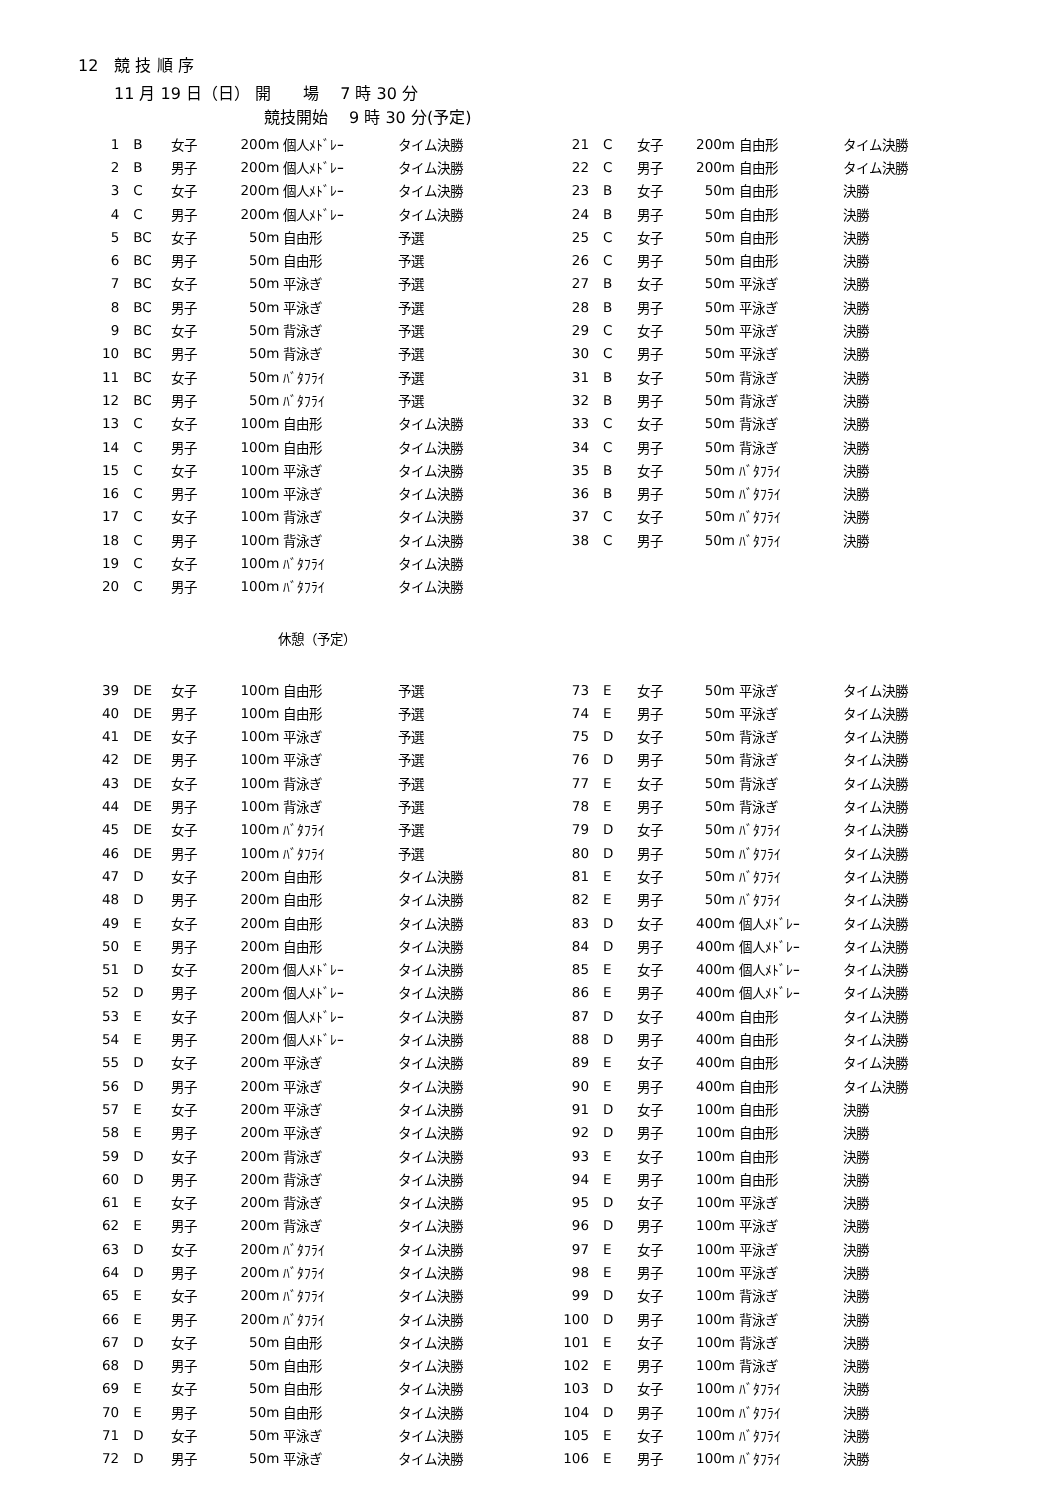12　競 技 順 序
11 月 19 日（日） 開　　場　 7 時 30 分
競技開始　 9 時 30 分(予定)
| 1 | B | 女子 | 200m | 個人ﾒﾄﾞﾚｰ | タイム決勝 |
| 2 | B | 男子 | 200m | 個人ﾒﾄﾞﾚｰ | タイム決勝 |
| 3 | C | 女子 | 200m | 個人ﾒﾄﾞﾚｰ | タイム決勝 |
| 4 | C | 男子 | 200m | 個人ﾒﾄﾞﾚｰ | タイム決勝 |
| 5 | BC | 女子 | 50m | 自由形 | 予選 |
| 6 | BC | 男子 | 50m | 自由形 | 予選 |
| 7 | BC | 女子 | 50m | 平泳ぎ | 予選 |
| 8 | BC | 男子 | 50m | 平泳ぎ | 予選 |
| 9 | BC | 女子 | 50m | 背泳ぎ | 予選 |
| 10 | BC | 男子 | 50m | 背泳ぎ | 予選 |
| 11 | BC | 女子 | 50m | ﾊﾞﾀﾌﾗｲ | 予選 |
| 12 | BC | 男子 | 50m | ﾊﾞﾀﾌﾗｲ | 予選 |
| 13 | C | 女子 | 100m | 自由形 | タイム決勝 |
| 14 | C | 男子 | 100m | 自由形 | タイム決勝 |
| 15 | C | 女子 | 100m | 平泳ぎ | タイム決勝 |
| 16 | C | 男子 | 100m | 平泳ぎ | タイム決勝 |
| 17 | C | 女子 | 100m | 背泳ぎ | タイム決勝 |
| 18 | C | 男子 | 100m | 背泳ぎ | タイム決勝 |
| 19 | C | 女子 | 100m | ﾊﾞﾀﾌﾗｲ | タイム決勝 |
| 20 | C | 男子 | 100m | ﾊﾞﾀﾌﾗｲ | タイム決勝 |
| 21 | C | 女子 | 200m | 自由形 | タイム決勝 |
| 22 | C | 男子 | 200m | 自由形 | タイム決勝 |
| 23 | B | 女子 | 50m | 自由形 | 決勝 |
| 24 | B | 男子 | 50m | 自由形 | 決勝 |
| 25 | C | 女子 | 50m | 自由形 | 決勝 |
| 26 | C | 男子 | 50m | 自由形 | 決勝 |
| 27 | B | 女子 | 50m | 平泳ぎ | 決勝 |
| 28 | B | 男子 | 50m | 平泳ぎ | 決勝 |
| 29 | C | 女子 | 50m | 平泳ぎ | 決勝 |
| 30 | C | 男子 | 50m | 平泳ぎ | 決勝 |
| 31 | B | 女子 | 50m | 背泳ぎ | 決勝 |
| 32 | B | 男子 | 50m | 背泳ぎ | 決勝 |
| 33 | C | 女子 | 50m | 背泳ぎ | 決勝 |
| 34 | C | 男子 | 50m | 背泳ぎ | 決勝 |
| 35 | B | 女子 | 50m | ﾊﾞﾀﾌﾗｲ | 決勝 |
| 36 | B | 男子 | 50m | ﾊﾞﾀﾌﾗｲ | 決勝 |
| 37 | C | 女子 | 50m | ﾊﾞﾀﾌﾗｲ | 決勝 |
| 38 | C | 男子 | 50m | ﾊﾞﾀﾌﾗｲ | 決勝 |
休憩（予定）
| 39 | DE | 女子 | 100m | 自由形 | 予選 |
| 40 | DE | 男子 | 100m | 自由形 | 予選 |
| 41 | DE | 女子 | 100m | 平泳ぎ | 予選 |
| 42 | DE | 男子 | 100m | 平泳ぎ | 予選 |
| 43 | DE | 女子 | 100m | 背泳ぎ | 予選 |
| 44 | DE | 男子 | 100m | 背泳ぎ | 予選 |
| 45 | DE | 女子 | 100m | ﾊﾞﾀﾌﾗｲ | 予選 |
| 46 | DE | 男子 | 100m | ﾊﾞﾀﾌﾗｲ | 予選 |
| 47 | D | 女子 | 200m | 自由形 | タイム決勝 |
| 48 | D | 男子 | 200m | 自由形 | タイム決勝 |
| 49 | E | 女子 | 200m | 自由形 | タイム決勝 |
| 50 | E | 男子 | 200m | 自由形 | タイム決勝 |
| 51 | D | 女子 | 200m | 個人ﾒﾄﾞﾚｰ | タイム決勝 |
| 52 | D | 男子 | 200m | 個人ﾒﾄﾞﾚｰ | タイム決勝 |
| 53 | E | 女子 | 200m | 個人ﾒﾄﾞﾚｰ | タイム決勝 |
| 54 | E | 男子 | 200m | 個人ﾒﾄﾞﾚｰ | タイム決勝 |
| 55 | D | 女子 | 200m | 平泳ぎ | タイム決勝 |
| 56 | D | 男子 | 200m | 平泳ぎ | タイム決勝 |
| 57 | E | 女子 | 200m | 平泳ぎ | タイム決勝 |
| 58 | E | 男子 | 200m | 平泳ぎ | タイム決勝 |
| 59 | D | 女子 | 200m | 背泳ぎ | タイム決勝 |
| 60 | D | 男子 | 200m | 背泳ぎ | タイム決勝 |
| 61 | E | 女子 | 200m | 背泳ぎ | タイム決勝 |
| 62 | E | 男子 | 200m | 背泳ぎ | タイム決勝 |
| 63 | D | 女子 | 200m | ﾊﾞﾀﾌﾗｲ | タイム決勝 |
| 64 | D | 男子 | 200m | ﾊﾞﾀﾌﾗｲ | タイム決勝 |
| 65 | E | 女子 | 200m | ﾊﾞﾀﾌﾗｲ | タイム決勝 |
| 66 | E | 男子 | 200m | ﾊﾞﾀﾌﾗｲ | タイム決勝 |
| 67 | D | 女子 | 50m | 自由形 | タイム決勝 |
| 68 | D | 男子 | 50m | 自由形 | タイム決勝 |
| 69 | E | 女子 | 50m | 自由形 | タイム決勝 |
| 70 | E | 男子 | 50m | 自由形 | タイム決勝 |
| 71 | D | 女子 | 50m | 平泳ぎ | タイム決勝 |
| 72 | D | 男子 | 50m | 平泳ぎ | タイム決勝 |
| 73 | E | 女子 | 50m | 平泳ぎ | タイム決勝 |
| 74 | E | 男子 | 50m | 平泳ぎ | タイム決勝 |
| 75 | D | 女子 | 50m | 背泳ぎ | タイム決勝 |
| 76 | D | 男子 | 50m | 背泳ぎ | タイム決勝 |
| 77 | E | 女子 | 50m | 背泳ぎ | タイム決勝 |
| 78 | E | 男子 | 50m | 背泳ぎ | タイム決勝 |
| 79 | D | 女子 | 50m | ﾊﾞﾀﾌﾗｲ | タイム決勝 |
| 80 | D | 男子 | 50m | ﾊﾞﾀﾌﾗｲ | タイム決勝 |
| 81 | E | 女子 | 50m | ﾊﾞﾀﾌﾗｲ | タイム決勝 |
| 82 | E | 男子 | 50m | ﾊﾞﾀﾌﾗｲ | タイム決勝 |
| 83 | D | 女子 | 400m | 個人ﾒﾄﾞﾚｰ | タイム決勝 |
| 84 | D | 男子 | 400m | 個人ﾒﾄﾞﾚｰ | タイム決勝 |
| 85 | E | 女子 | 400m | 個人ﾒﾄﾞﾚｰ | タイム決勝 |
| 86 | E | 男子 | 400m | 個人ﾒﾄﾞﾚｰ | タイム決勝 |
| 87 | D | 女子 | 400m | 自由形 | タイム決勝 |
| 88 | D | 男子 | 400m | 自由形 | タイム決勝 |
| 89 | E | 女子 | 400m | 自由形 | タイム決勝 |
| 90 | E | 男子 | 400m | 自由形 | タイム決勝 |
| 91 | D | 女子 | 100m | 自由形 | 決勝 |
| 92 | D | 男子 | 100m | 自由形 | 決勝 |
| 93 | E | 女子 | 100m | 自由形 | 決勝 |
| 94 | E | 男子 | 100m | 自由形 | 決勝 |
| 95 | D | 女子 | 100m | 平泳ぎ | 決勝 |
| 96 | D | 男子 | 100m | 平泳ぎ | 決勝 |
| 97 | E | 女子 | 100m | 平泳ぎ | 決勝 |
| 98 | E | 男子 | 100m | 平泳ぎ | 決勝 |
| 99 | D | 女子 | 100m | 背泳ぎ | 決勝 |
| 100 | D | 男子 | 100m | 背泳ぎ | 決勝 |
| 101 | E | 女子 | 100m | 背泳ぎ | 決勝 |
| 102 | E | 男子 | 100m | 背泳ぎ | 決勝 |
| 103 | D | 女子 | 100m | ﾊﾞﾀﾌﾗｲ | 決勝 |
| 104 | D | 男子 | 100m | ﾊﾞﾀﾌﾗｲ | 決勝 |
| 105 | E | 女子 | 100m | ﾊﾞﾀﾌﾗｲ | 決勝 |
| 106 | E | 男子 | 100m | ﾊﾞﾀﾌﾗｲ | 決勝 |